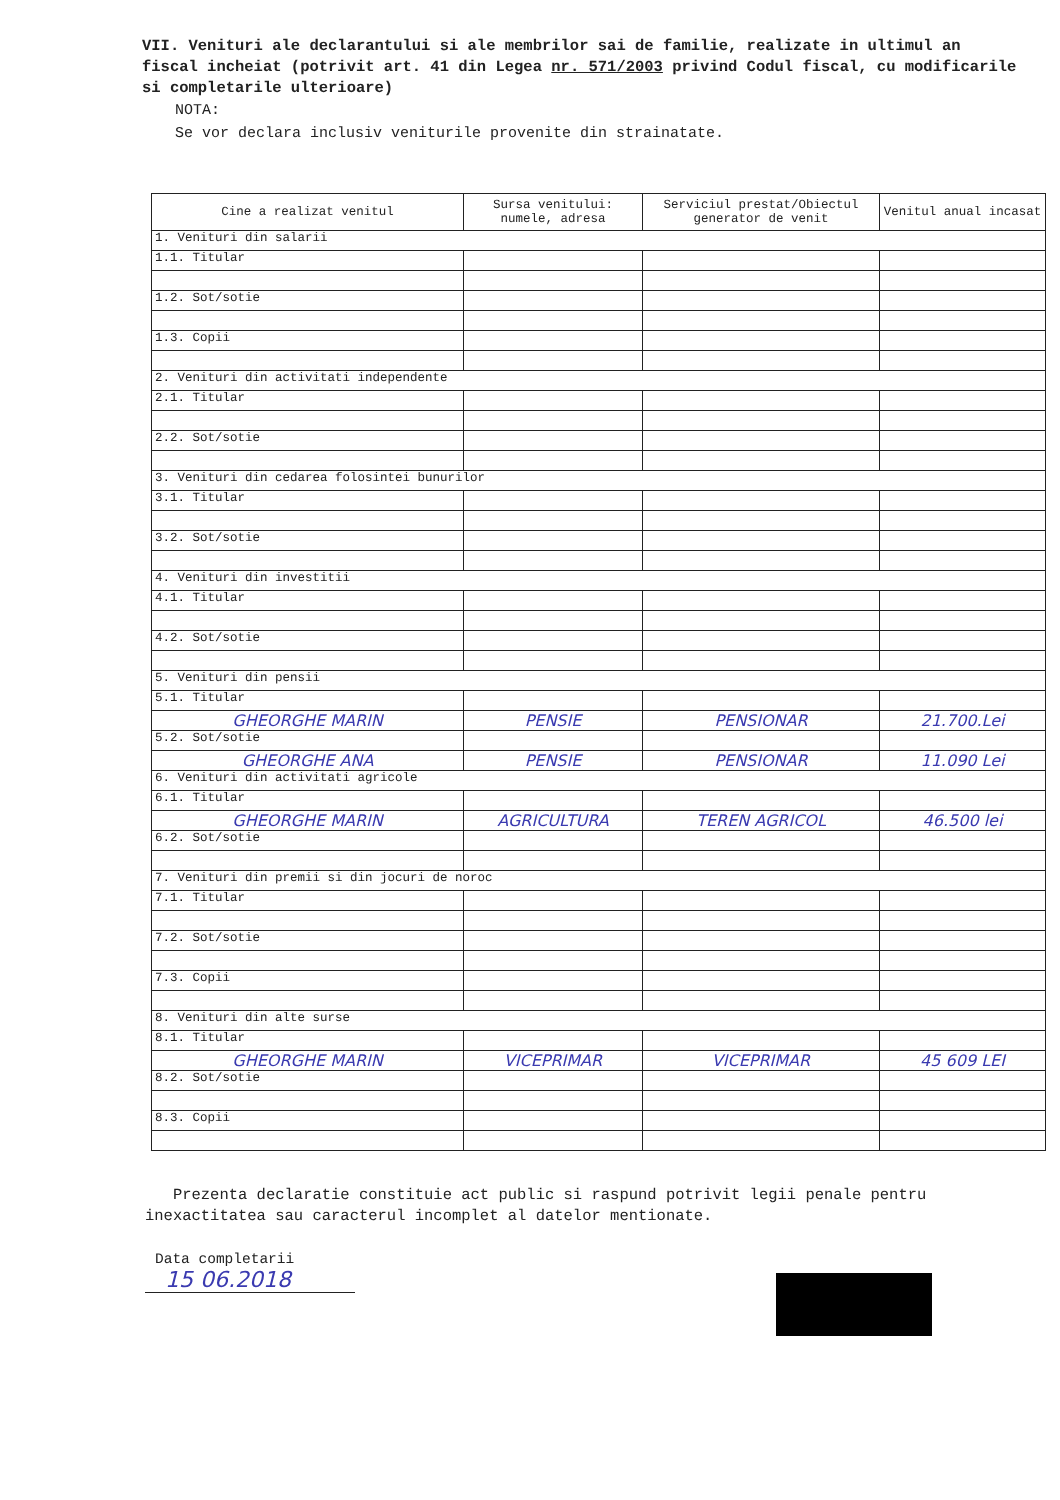VII. Venituri ale declarantului si ale membrilor sai de familie, realizate in ultimul an fiscal incheiat (potrivit art. 41 din Legea nr. 571/2003 privind Codul fiscal, cu modificarile si completarile ulterioare)
NOTA:
Se vor declara inclusiv veniturile provenite din strainatate.
| Cine a realizat venitul | Sursa venitului: numele, adresa | Serviciul prestat/Obiectul generator de venit | Venitul anual incasat |
| --- | --- | --- | --- |
| 1. Venituri din salarii | | | |
| 1.1. Titular | | | |
| 1.2. Sot/sotie | | | |
| 1.3. Copii | | | |
| 2. Venituri din activitati independente | | | |
| 2.1. Titular | | | |
| 2.2. Sot/sotie | | | |
| 3. Venituri din cedarea folosintei bunurilor | | | |
| 3.1. Titular | | | |
| 3.2. Sot/sotie | | | |
| 4. Venituri din investitii | | | |
| 4.1. Titular | | | |
| 4.2. Sot/sotie | | | |
| 5. Venituri din pensii | | | |
| 5.1. Titular | | | |
| GHEORGHE MARIN | PENSIE | PENSIONAR | 21.700.Lei |
| 5.2. Sot/sotie | | | |
| GHEORGHE ANA | PENSIE | PENSIONAR | 11.090 Lei |
| 6. Venituri din activitati agricole | | | |
| 6.1. Titular | | | |
| GHEORGHE MARIN | AGRICULTURA | TEREN AGRICOL | 46.500 lei |
| 6.2. Sot/sotie | | | |
| 7. Venituri din premii si din jocuri de noroc | | | |
| 7.1. Titular | | | |
| 7.2. Sot/sotie | | | |
| 7.3. Copii | | | |
| 8. Venituri din alte surse | | | |
| 8.1. Titular | | | |
| GHEORGHE MARIN | VICEPRIMAR | VICEPRIMAR | 45 609 LEI |
| 8.2. Sot/sotie | | | |
| 8.3. Copii | | | |
Prezenta declaratie constituie act public si raspund potrivit legii penale pentru inexactitatea sau caracterul incomplet al datelor mentionate.
Data completarii
15 06.2018